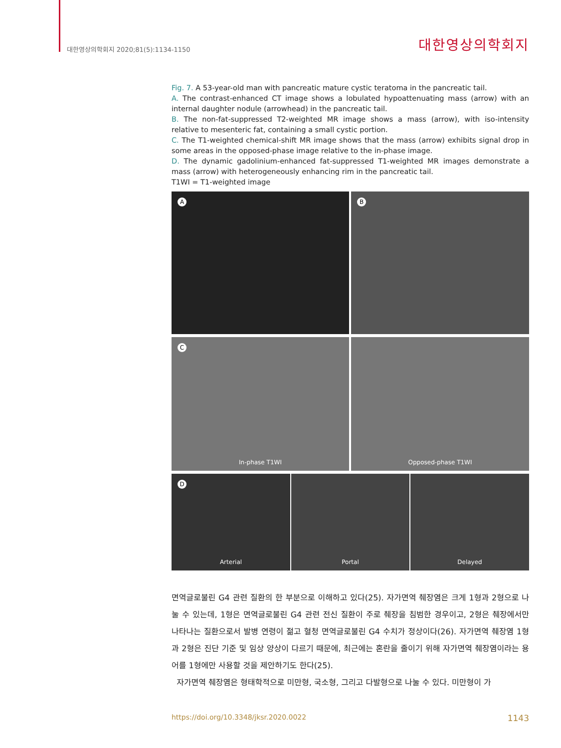대한영상의학회지 2020;81(5):1134-1150
대한영상의학회지
Fig. 7. A 53-year-old man with pancreatic mature cystic teratoma in the pancreatic tail.
A. The contrast-enhanced CT image shows a lobulated hypoattenuating mass (arrow) with an internal daughter nodule (arrowhead) in the pancreatic tail.
B. The non-fat-suppressed T2-weighted MR image shows a mass (arrow), with iso-intensity relative to mesenteric fat, containing a small cystic portion.
C. The T1-weighted chemical-shift MR image shows that the mass (arrow) exhibits signal drop in some areas in the opposed-phase image relative to the in-phase image.
D. The dynamic gadolinium-enhanced fat-suppressed T1-weighted MR images demonstrate a mass (arrow) with heterogeneously enhancing rim in the pancreatic tail.
T1WI = T1-weighted image
A
B
C
In-phase T1WI
Opposed-phase T1WI
D
Arterial
Portal
Delayed
면역글로불린 G4 관련 질환의 한 부분으로 이해하고 있다(25). 자가면역 췌장염은 크게 1형과 2형으로 나눌 수 있는데, 1형은 면역글로불린 G4 관련 전신 질환이 주로 췌장을 침범한 경우이고, 2형은 췌장에서만 나타나는 질환으로서 발병 연령이 젊고 혈청 면역글로불린 G4 수치가 정상이다(26). 자가면역 췌장염 1형과 2형은 진단 기준 및 임상 양상이 다르기 때문에, 최근에는 혼란을 줄이기 위해 자가면역 췌장염이라는 용어를 1형에만 사용할 것을 제안하기도 한다(25).
자가면역 췌장염은 형태학적으로 미만형, 국소형, 그리고 다발형으로 나눌 수 있다. 미만형이 가
https://doi.org/10.3348/jksr.2020.0022 1143